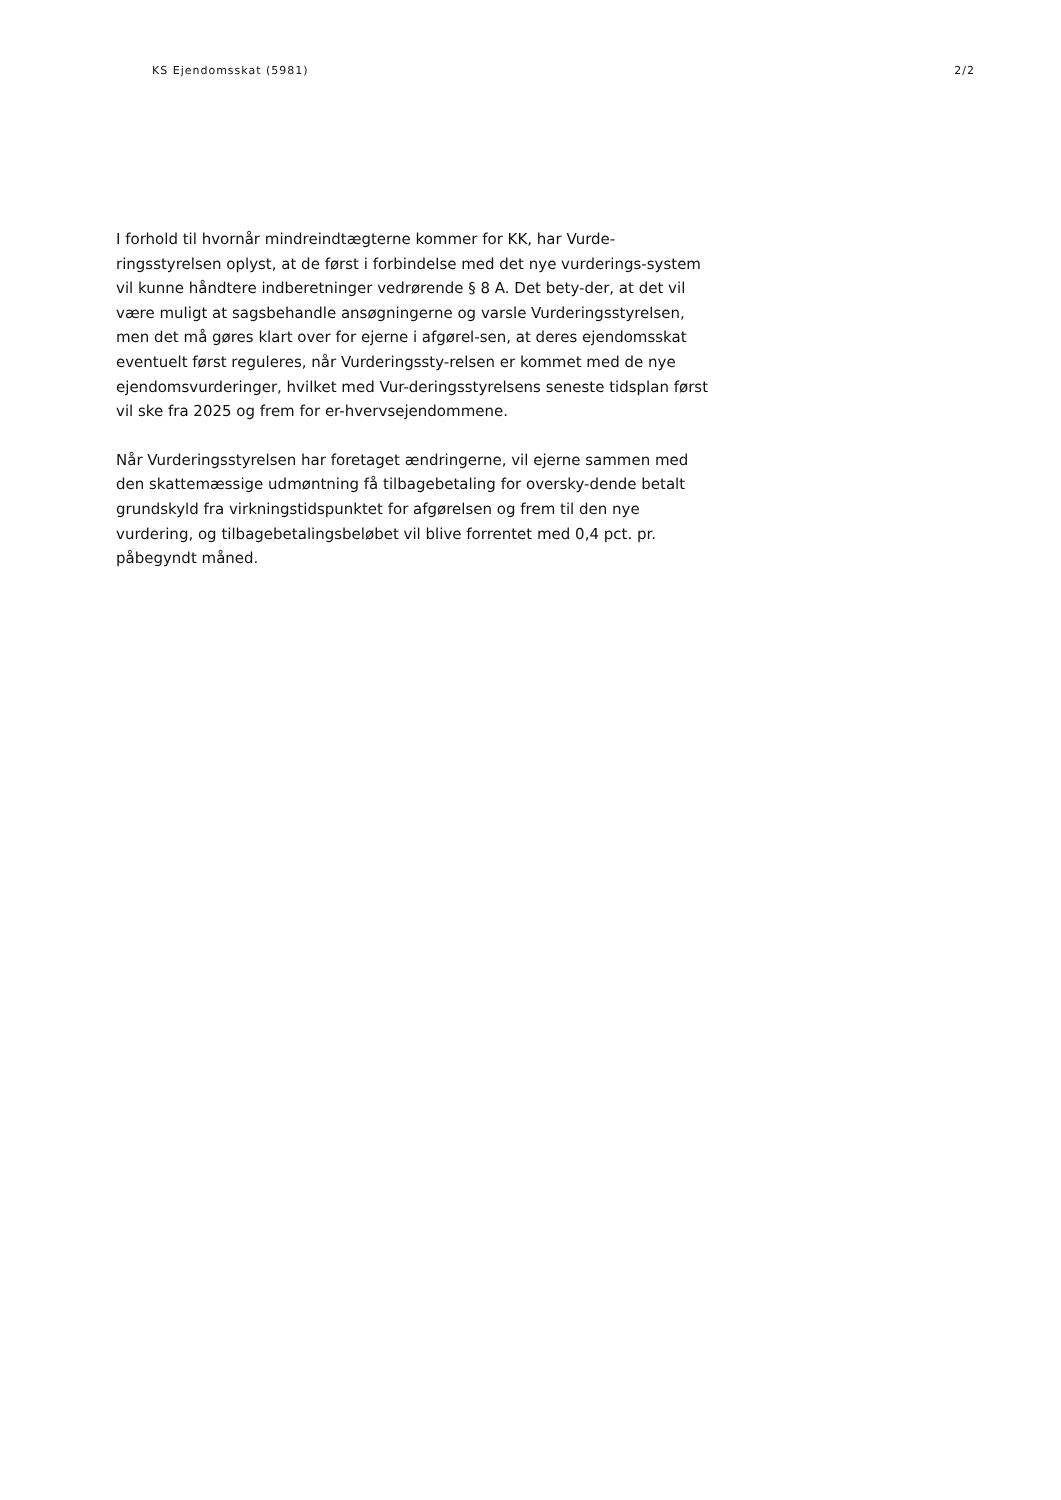KS Ejendomsskat (5981) 2/2
I forhold til hvornår mindreindtægterne kommer for KK, har Vurde-ringsstyrelsen oplyst, at de først i forbindelse med det nye vurderings-system vil kunne håndtere indberetninger vedrørende § 8 A. Det bety-der, at det vil være muligt at sagsbehandle ansøgningerne og varsle Vurderingsstyrelsen, men det må gøres klart over for ejerne i afgørel-sen, at deres ejendomsskat eventuelt først reguleres, når Vurderingssty-relsen er kommet med de nye ejendomsvurderinger, hvilket med Vur-deringsstyrelsens seneste tidsplan først vil ske fra 2025 og frem for er-hvervsejendommene.
Når Vurderingsstyrelsen har foretaget ændringerne, vil ejerne sammen med den skattemæssige udmøntning få tilbagebetaling for oversky-dende betalt grundskyld fra virkningstidspunktet for afgørelsen og frem til den nye vurdering, og tilbagebetalingsbeløbet vil blive forrentet med 0,4 pct. pr. påbegyndt måned.